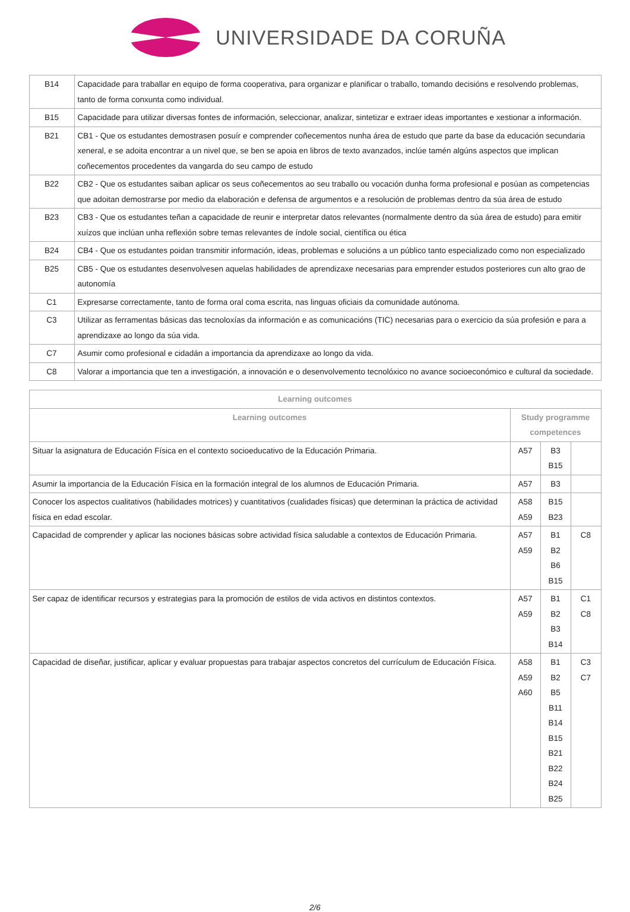UNIVERSIDADE DA CORUÑA
| B14 | Capacidade para traballar en equipo de forma cooperativa, para organizar e planificar o traballo, tomando decisións e resolvendo problemas, tanto de forma conxunta como individual. |
| B15 | Capacidade para utilizar diversas fontes de información, seleccionar, analizar, sintetizar e extraer ideas importantes e xestionar a información. |
| B21 | CB1 - Que os estudantes demostrasen posuír e comprender coñecementos nunha área de estudo que parte da base da educación secundaria xeneral, e se adoita encontrar a un nivel que, se ben se apoia en libros de texto avanzados, inclúe tamén algúns aspectos que implican coñecementos procedentes da vangarda do seu campo de estudo |
| B22 | CB2 - Que os estudantes saiban aplicar os seus coñecementos ao seu traballo ou vocación dunha forma profesional e posúan as competencias que adoitan demostrarse por medio da elaboración e defensa de argumentos e a resolución de problemas dentro da súa área de estudo |
| B23 | CB3 - Que os estudantes teñan a capacidade de reunir e interpretar datos relevantes (normalmente dentro da súa área de estudo) para emitir xuízos que inclúan unha reflexión sobre temas relevantes de índole social, científica ou ética |
| B24 | CB4 - Que os estudantes poidan transmitir información, ideas, problemas e solucións a un público tanto especializado como non especializado |
| B25 | CB5 - Que os estudantes desenvolvesen aquelas habilidades de aprendizaxe necesarias para emprender estudos posteriores cun alto grao de autonomía |
| C1 | Expresarse correctamente, tanto de forma oral coma escrita, nas linguas oficiais da comunidade autónoma. |
| C3 | Utilizar as ferramentas básicas das tecnoloxías da información e as comunicacións (TIC) necesarias para o exercicio da súa profesión e para a aprendizaxe ao longo da súa vida. |
| C7 | Asumir como profesional e cidadán a importancia da aprendizaxe ao longo da vida. |
| C8 | Valorar a importancia que ten a investigación, a innovación e o desenvolvemento tecnolóxico no avance socioeconómico e cultural da sociedade. |
| Learning outcomes | | | |
| --- | --- | --- | --- |
| Learning outcomes | Study programme competences | | |
| Situar la asignatura de Educación Física en el contexto socioeducativo de la Educación Primaria. | A57 | B3 B15 | |
| Asumir la importancia de la Educación Física en la formación integral de los alumnos de Educación Primaria. | A57 | B3 | |
| Conocer los aspectos cualitativos (habilidades motrices) y cuantitativos (cualidades físicas) que determinan la práctica de actividad física en edad escolar. | A58 A59 | B15 B23 | |
| Capacidad de comprender y aplicar las nociones básicas sobre actividad física saludable a contextos de Educación Primaria. | A57 A59 | B1 B2 B6 B15 | C8 |
| Ser capaz de identificar recursos y estrategias para la promoción de estilos de vida activos en distintos contextos. | A57 A59 | B1 B2 B3 B14 | C1 C8 |
| Capacidad de diseñar, justificar, aplicar y evaluar propuestas para trabajar aspectos concretos del currículum de Educación Física. | A58 A59 A60 | B1 B2 B5 B11 B14 B15 B21 B22 B24 B25 | C3 C7 |
2/6